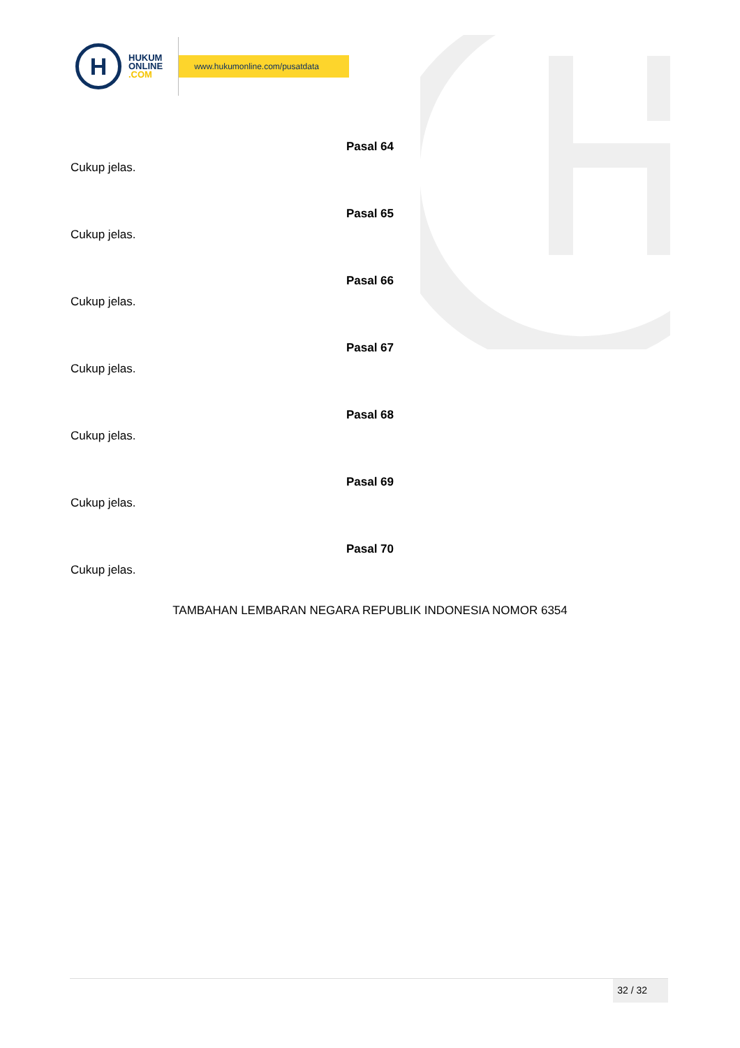H
HUKUM
ONLINE
.COM
www.hukumonline.com/pusatdata
Pasal 64
Cukup jelas.
Pasal 65
Cukup jelas.
Pasal 66
Cukup jelas.
Pasal 67
Cukup jelas.
Pasal 68
Cukup jelas.
Pasal 69
Cukup jelas.
Pasal 70
Cukup jelas.
TAMBAHAN LEMBARAN NEGARA REPUBLIK INDONESIA NOMOR 6354
32 / 32